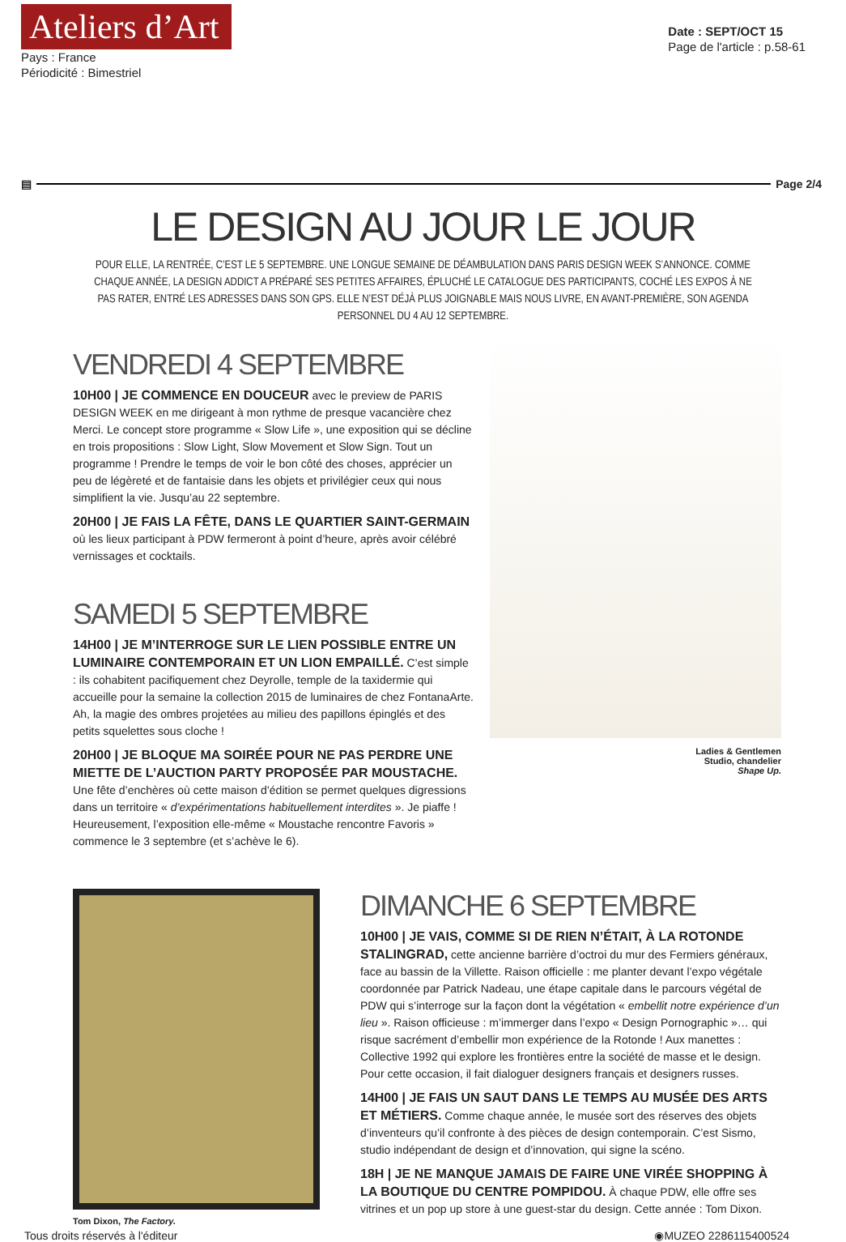Ateliers d’Art
Pays : France
Périodicité : Bimestriel
Date : SEPT/OCT 15
Page de l'article : p.58-61
▤ Page 2/4
LE DESIGN AU JOUR LE JOUR
POUR ELLE, LA RENTRÉE, C’EST LE 5 SEPTEMBRE. UNE LONGUE SEMAINE DE DÉAMBULATION DANS PARIS DESIGN WEEK S’ANNONCE. COMME CHAQUE ANNÉE, LA DESIGN ADDICT A PRÉPARÉ SES PETITES AFFAIRES, ÉPLUCHÉ LE CATALOGUE DES PARTICIPANTS, COCHÉ LES EXPOS À NE PAS RATER, ENTRÉ LES ADRESSES DANS SON GPS. ELLE N’EST DÉJÀ PLUS JOIGNABLE MAIS NOUS LIVRE, EN AVANT-PREMIÈRE, SON AGENDA PERSONNEL DU 4 AU 12 SEPTEMBRE.
VENDREDI 4 SEPTEMBRE
10H00 | JE COMMENCE EN DOUCEUR avec le preview de PARIS DESIGN WEEK en me dirigeant à mon rythme de presque vacancière chez Merci. Le concept store programme « Slow Life », une exposition qui se décline en trois propositions : Slow Light, Slow Movement et Slow Sign. Tout un programme ! Prendre le temps de voir le bon côté des choses, apprécier un peu de légèreté et de fantaisie dans les objets et privilégier ceux qui nous simplifient la vie. Jusqu’au 22 septembre.
20H00 | JE FAIS LA FÊTE, DANS LE QUARTIER SAINT-GERMAIN où les lieux participant à PDW fermeront à point d’heure, après avoir célébré vernissages et cocktails.
SAMEDI 5 SEPTEMBRE
14H00 | JE M’INTERROGE SUR LE LIEN POSSIBLE ENTRE UN LUMINAIRE CONTEMPORAIN ET UN LION EMPAILLÉ. C’est simple : ils cohabitent pacifiquement chez Deyrolle, temple de la taxidermie qui accueille pour la semaine la collection 2015 de luminaires de chez FontanaArte. Ah, la magie des ombres projetées au milieu des papillons épinglés et des petits squelettes sous cloche !
20H00 | JE BLOQUE MA SOIRÉE POUR NE PAS PERDRE UNE MIETTE DE L’AUCTION PARTY PROPOSÉE PAR MOUSTACHE. Une fête d’enchères où cette maison d’édition se permet quelques digressions dans un territoire « d’expérimentations habituellement interdites ». Je piaffe ! Heureusement, l’exposition elle-même « Moustache rencontre Favoris » commence le 3 septembre (et s’achève le 6).
Ladies & Gentlemen
Studio, chandelier
Shape Up.
Tom Dixon, The Factory.
DIMANCHE 6 SEPTEMBRE
10H00 | JE VAIS, COMME SI DE RIEN N’ÉTAIT, À LA ROTONDE STALINGRAD, cette ancienne barrière d’octroi du mur des Fermiers généraux, face au bassin de la Villette. Raison officielle : me planter devant l’expo végétale coordonnée par Patrick Nadeau, une étape capitale dans le parcours végétal de PDW qui s’interroge sur la façon dont la végétation « embellit notre expérience d’un lieu ». Raison officieuse : m’immerger dans l’expo « Design Pornographic »… qui risque sacrément d’embellir mon expérience de la Rotonde ! Aux manettes : Collective 1992 qui explore les frontières entre la société de masse et le design. Pour cette occasion, il fait dialoguer designers français et designers russes.
14H00 | JE FAIS UN SAUT DANS LE TEMPS AU MUSÉE DES ARTS ET MÉTIERS. Comme chaque année, le musée sort des réserves des objets d’inventeurs qu’il confronte à des pièces de design contemporain. C’est Sismo, studio indépendant de design et d’innovation, qui signe la scéno.
18H | JE NE MANQUE JAMAIS DE FAIRE UNE VIRÉE SHOPPING À LA BOUTIQUE DU CENTRE POMPIDOU. À chaque PDW, elle offre ses vitrines et un pop up store à une guest-star du design. Cette année : Tom Dixon.
Tous droits réservés à l'éditeur ◉MUZEO 2286115400524